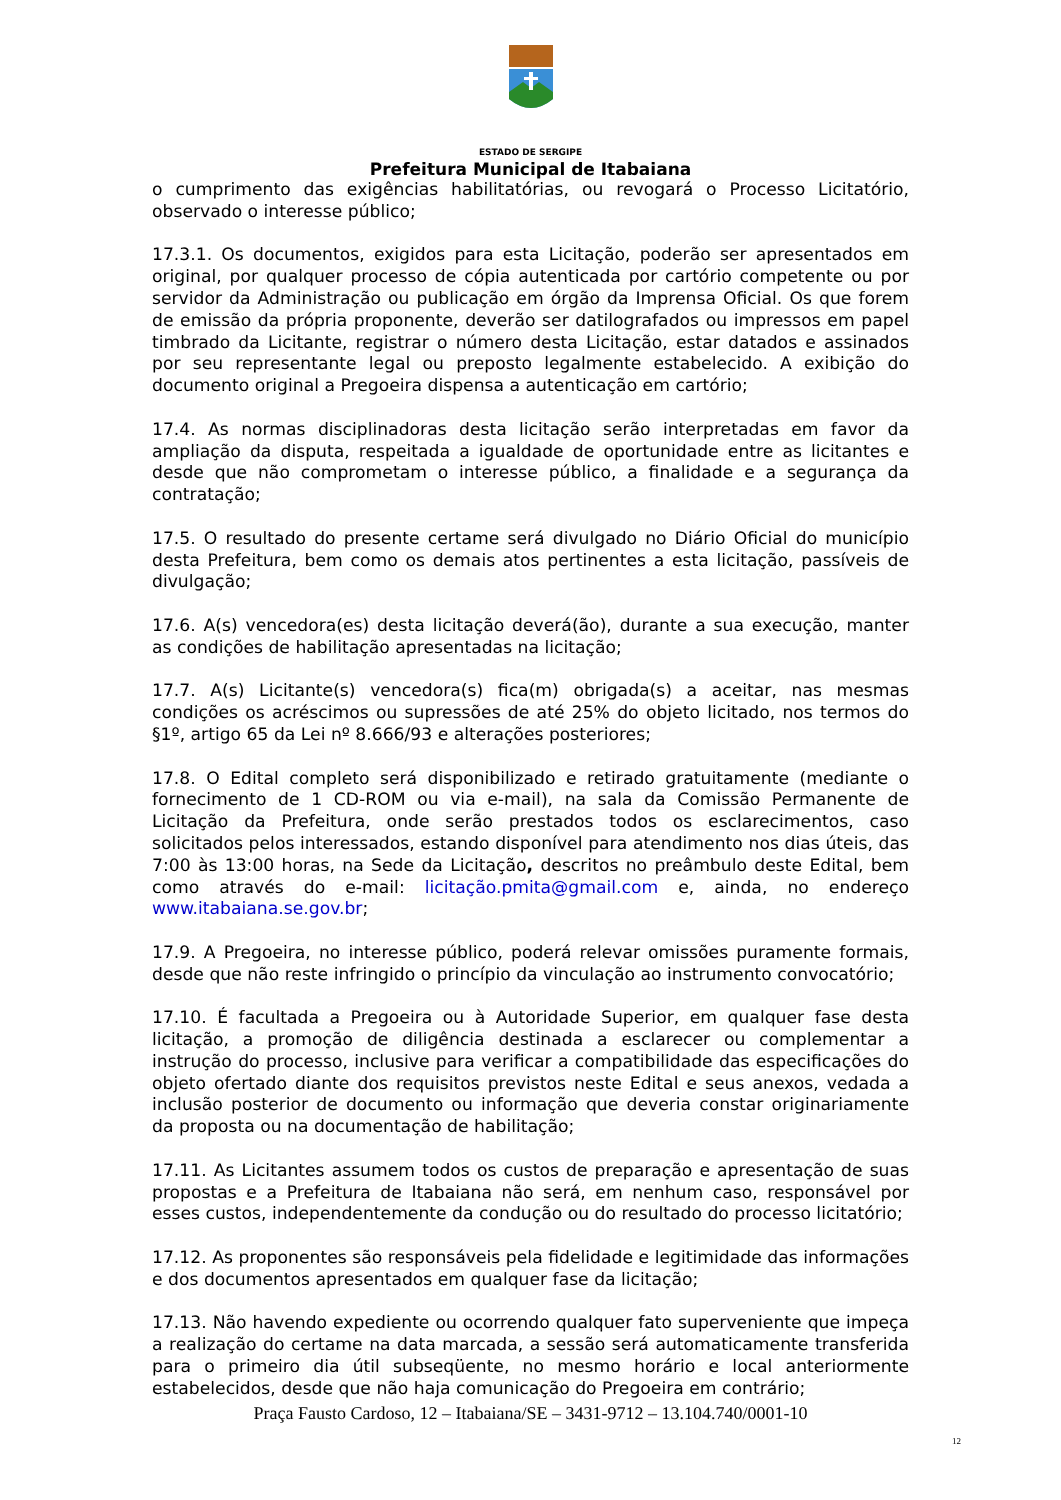ESTADO DE SERGIPE
Prefeitura Municipal de Itabaiana
o cumprimento das exigências habilitatórias, ou revogará o Processo Licitatório, observado o interesse público;
17.3.1. Os documentos, exigidos para esta Licitação, poderão ser apresentados em original, por qualquer processo de cópia autenticada por cartório competente ou por servidor da Administração ou publicação em órgão da Imprensa Oficial. Os que forem de emissão da própria proponente, deverão ser datilografados ou impressos em papel timbrado da Licitante, registrar o número desta Licitação, estar datados e assinados por seu representante legal ou preposto legalmente estabelecido. A exibição do documento original a Pregoeira dispensa a autenticação em cartório;
17.4. As normas disciplinadoras desta licitação serão interpretadas em favor da ampliação da disputa, respeitada a igualdade de oportunidade entre as licitantes e desde que não comprometam o interesse público, a finalidade e a segurança da contratação;
17.5. O resultado do presente certame será divulgado no Diário Oficial do município desta Prefeitura, bem como os demais atos pertinentes a esta licitação, passíveis de divulgação;
17.6. A(s) vencedora(es) desta licitação deverá(ão), durante a sua execução, manter as condições de habilitação apresentadas na licitação;
17.7. A(s) Licitante(s) vencedora(s) fica(m) obrigada(s) a aceitar, nas mesmas condições os acréscimos ou supressões de até 25% do objeto licitado, nos termos do §1º, artigo 65 da Lei nº 8.666/93 e alterações posteriores;
17.8. O Edital completo será disponibilizado e retirado gratuitamente (mediante o fornecimento de 1 CD-ROM ou via e-mail), na sala da Comissão Permanente de Licitação da Prefeitura, onde serão prestados todos os esclarecimentos, caso solicitados pelos interessados, estando disponível para atendimento nos dias úteis, das 7:00 às 13:00 horas, na Sede da Licitação, descritos no preâmbulo deste Edital, bem como através do e-mail: licitação.pmita@gmail.com e, ainda, no endereço www.itabaiana.se.gov.br;
17.9. A Pregoeira, no interesse público, poderá relevar omissões puramente formais, desde que não reste infringido o princípio da vinculação ao instrumento convocatório;
17.10. É facultada a Pregoeira ou à Autoridade Superior, em qualquer fase desta licitação, a promoção de diligência destinada a esclarecer ou complementar a instrução do processo, inclusive para verificar a compatibilidade das especificações do objeto ofertado diante dos requisitos previstos neste Edital e seus anexos, vedada a inclusão posterior de documento ou informação que deveria constar originariamente da proposta ou na documentação de habilitação;
17.11. As Licitantes assumem todos os custos de preparação e apresentação de suas propostas e a Prefeitura de Itabaiana não será, em nenhum caso, responsável por esses custos, independentemente da condução ou do resultado do processo licitatório;
17.12. As proponentes são responsáveis pela fidelidade e legitimidade das informações e dos documentos apresentados em qualquer fase da licitação;
17.13. Não havendo expediente ou ocorrendo qualquer fato superveniente que impeça a realização do certame na data marcada, a sessão será automaticamente transferida para o primeiro dia útil subseqüente, no mesmo horário e local anteriormente estabelecidos, desde que não haja comunicação do Pregoeira em contrário;
Praça Fausto Cardoso, 12 – Itabaiana/SE – 3431-9712 – 13.104.740/0001-10
12